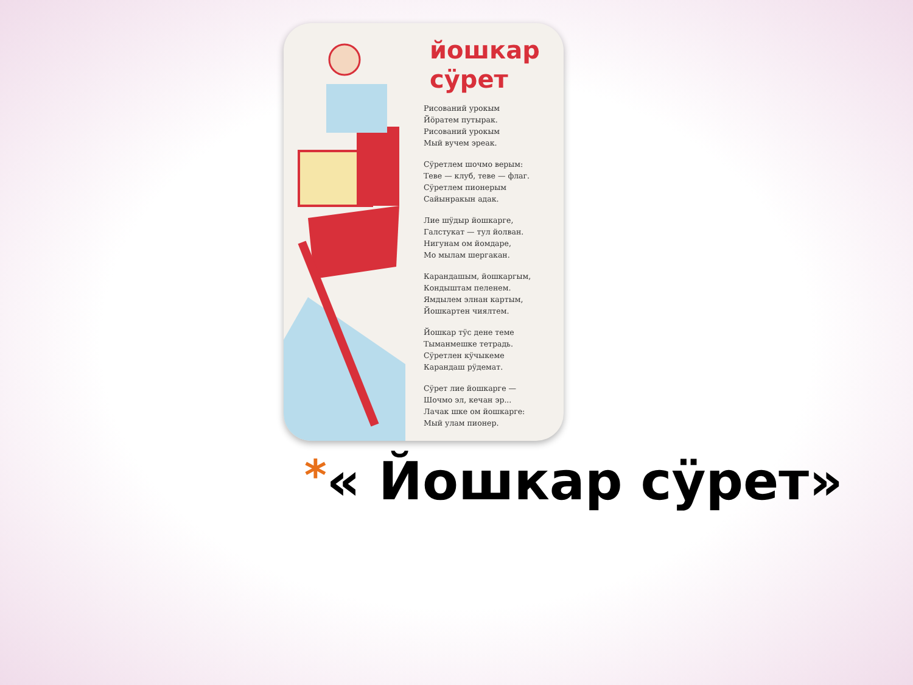йошкар
сӱрет
Рисований урокым
Йӧратем путырак.
Рисований урокым
Мый вучем эреак.
Сӱретлем шочмо верым:
Теве — клуб, теве — флаг.
Сӱретлем пионерым
Сайынракын адак.
Лие шӱдыр йошкарге,
Галстукат — тул йолван.
Нигунам ом йомдаре,
Мо мылам шергакан.
Карандашым, йошкаргым,
Кондыштам пеленем.
Ямдылем элнан картым,
Йошкартен чиялтем.
Йошкар тӱс дене теме
Тыманмешке тетрадь.
Сӱретлен кӱчыкеме
Карандаш рӱдемат.
Сӱрет лие йошкарге —
Шочмо эл, кечан эр...
Лачак шке ом йошкарге:
Мый улам пионер.
*« Йошкар сӱрет»